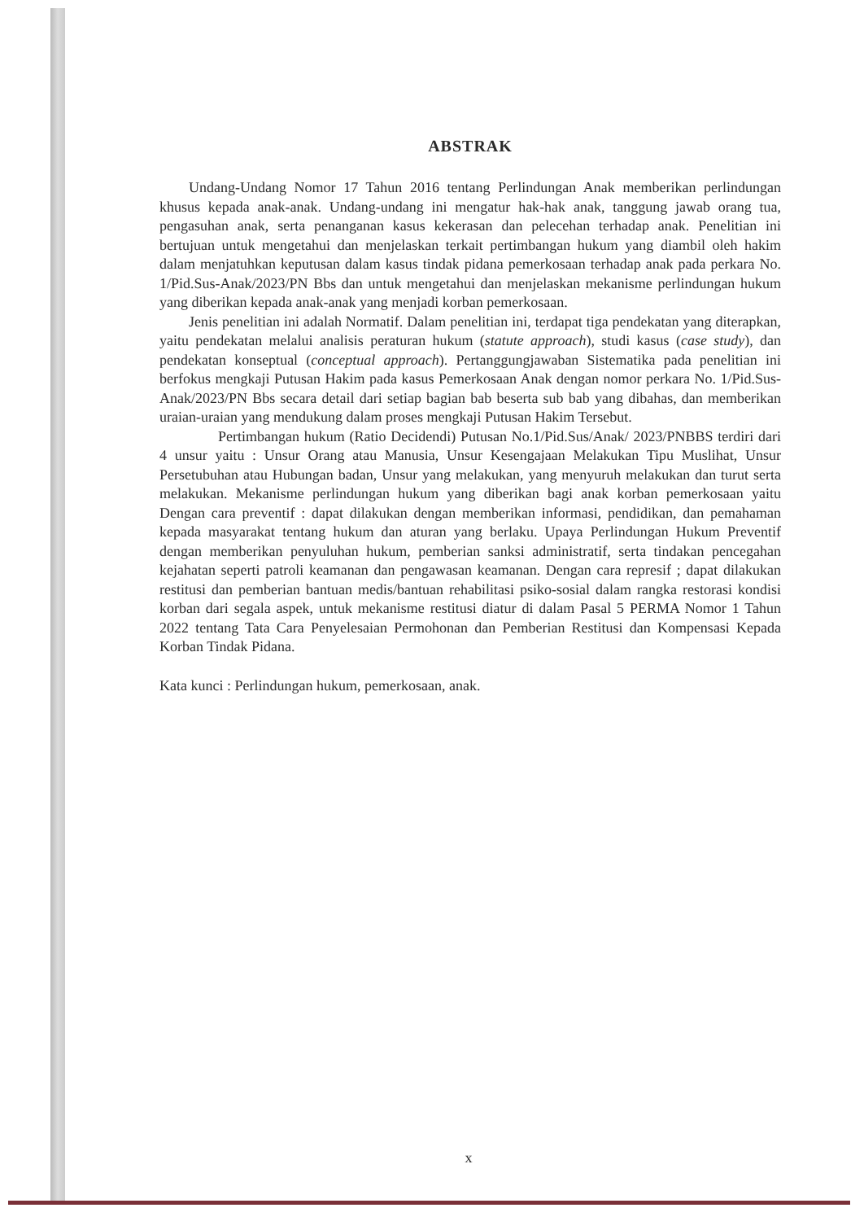ABSTRAK
Undang-Undang Nomor 17 Tahun 2016 tentang Perlindungan Anak memberikan perlindungan khusus kepada anak-anak. Undang-undang ini mengatur hak-hak anak, tanggung jawab orang tua, pengasuhan anak, serta penanganan kasus kekerasan dan pelecehan terhadap anak. Penelitian ini bertujuan untuk mengetahui dan menjelaskan terkait pertimbangan hukum yang diambil oleh hakim dalam menjatuhkan keputusan dalam kasus tindak pidana pemerkosaan terhadap anak pada perkara No. 1/Pid.Sus-Anak/2023/PN Bbs dan untuk mengetahui dan menjelaskan mekanisme perlindungan hukum yang diberikan kepada anak-anak yang menjadi korban pemerkosaan.
Jenis penelitian ini adalah Normatif. Dalam penelitian ini, terdapat tiga pendekatan yang diterapkan, yaitu pendekatan melalui analisis peraturan hukum (statute approach), studi kasus (case study), dan pendekatan konseptual (conceptual approach). Pertanggungjawaban Sistematika pada penelitian ini berfokus mengkaji Putusan Hakim pada kasus Pemerkosaan Anak dengan nomor perkara No. 1/Pid.Sus-Anak/2023/PN Bbs secara detail dari setiap bagian bab beserta sub bab yang dibahas, dan memberikan uraian-uraian yang mendukung dalam proses mengkaji Putusan Hakim Tersebut.
Pertimbangan hukum (Ratio Decidendi) Putusan No.1/Pid.Sus/Anak/ 2023/PNBBS terdiri dari 4 unsur yaitu : Unsur Orang atau Manusia, Unsur Kesengajaan Melakukan Tipu Muslihat, Unsur Persetubuhan atau Hubungan badan, Unsur yang melakukan, yang menyuruh melakukan dan turut serta melakukan. Mekanisme perlindungan hukum yang diberikan bagi anak korban pemerkosaan yaitu Dengan cara preventif : dapat dilakukan dengan memberikan informasi, pendidikan, dan pemahaman kepada masyarakat tentang hukum dan aturan yang berlaku. Upaya Perlindungan Hukum Preventif dengan memberikan penyuluhan hukum, pemberian sanksi administratif, serta tindakan pencegahan kejahatan seperti patroli keamanan dan pengawasan keamanan. Dengan cara represif ; dapat dilakukan restitusi dan pemberian bantuan medis/bantuan rehabilitasi psiko-sosial dalam rangka restorasi kondisi korban dari segala aspek, untuk mekanisme restitusi diatur di dalam Pasal 5 PERMA Nomor 1 Tahun 2022 tentang Tata Cara Penyelesaian Permohonan dan Pemberian Restitusi dan Kompensasi Kepada Korban Tindak Pidana.
Kata kunci : Perlindungan hukum, pemerkosaan, anak.
x